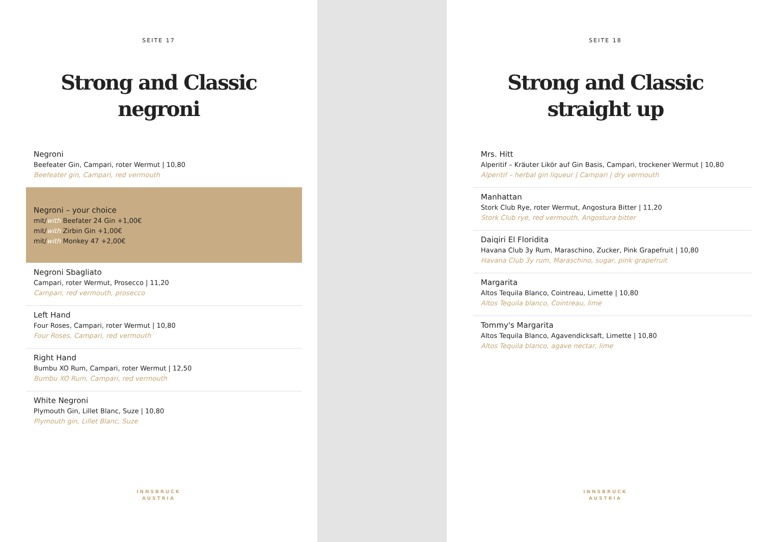SEITE 17
Strong and Classic
negroni
Negroni
Beefeater Gin, Campari, roter Wermut | 10,80
Beefeater gin, Campari, red vermouth
Negroni – your choice
mit/with Beefater 24 Gin +1,00€
mit/with Zirbin Gin +1,00€
mit/with Monkey 47 +2,00€
Negroni Sbagliato
Campari, roter Wermut, Prosecco | 11,20
Campari, red vermouth, prosecco
Left Hand
Four Roses, Campari, roter Wermut | 10,80
Four Roses, Campari, red vermouth
Right Hand
Bumbu XO Rum, Campari, roter Wermut | 12,50
Bumbu XO Rum, Campari, red vermouth
White Negroni
Plymouth Gin, Lillet Blanc, Suze | 10,80
Plymouth gin, Lillet Blanc, Suze
INNSBRUCK
AUSTRIA
SEITE 18
Strong and Classic
straight up
Mrs. Hitt
Alperitif – Kräuter Likör auf Gin Basis, Campari, trockener Wermut | 10,80
Alperitif – herbal gin liqueur | Campari | dry vermouth
Manhattan
Stork Club Rye, roter Wermut, Angostura Bitter | 11,20
Stork Club rye, red vermouth, Angostura bitter
Daiqiri El Floridita
Havana Club 3y Rum, Maraschino, Zucker, Pink Grapefruit | 10,80
Havana Club 3y rum, Maraschino, sugar, pink grapefruit
Margarita
Altos Tequila Blanco, Cointreau, Limette | 10,80
Altos Tequila blanco, Cointreau, lime
Tommy's Margarita
Altos Tequila Blanco, Agavendicksaft, Limette | 10,80
Altos Tequila blanco, agave nectar, lime
INNSBRUCK
AUSTRIA